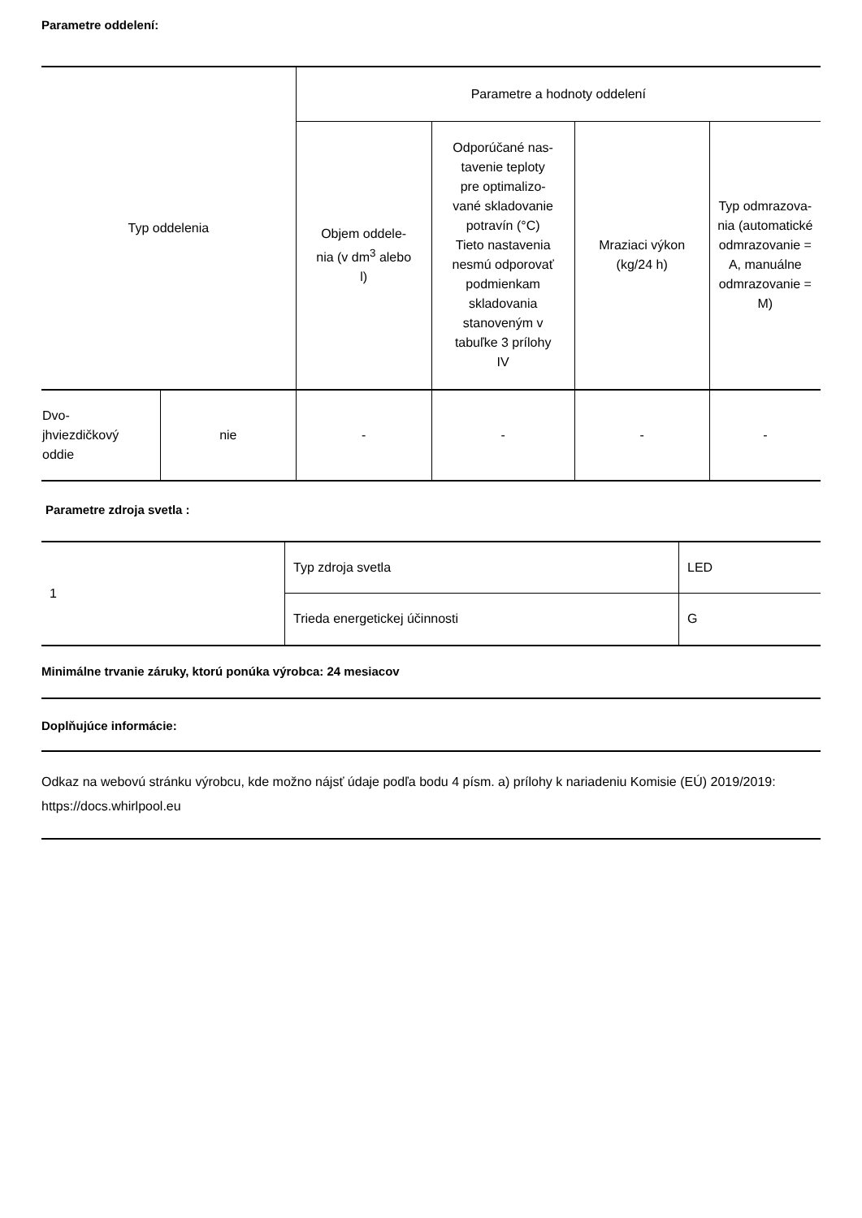Parametre oddelení:
| Typ oddelenia | | Parametre a hodnoty oddelení | | | |
| | | Objem oddele- nia (v dm<sup>3</sup> alebo l) | Odporúčané nas- tavenie teploty pre optimalizo- vané skladovanie potravín (°C) Tieto nastavenia nesmú odporovať podmienkam skladovania stanoveným v tabuľke 3 prílohy IV | Mraziaci výkon (kg/24 h) | Typ odmrazova- nia (automatické odmrazovanie = A, manuálne odmrazovanie = M) |
| Dvo- jhviezdičkový oddie | nie | - | - | - | - |
Parametre zdroja svetla :
| 1 | Typ zdroja svetla | LED |
| | Trieda energetickej účinnosti | G |
Minimálne trvanie záruky, ktorú ponúka výrobca: 24 mesiacov
Doplňujúce informácie:
Odkaz na webovú stránku výrobcu, kde možno nájsť údaje podľa bodu 4 písm. a) prílohy k nariadeniu Komisie (EÚ) 2019/2019: https://docs.whirlpool.eu